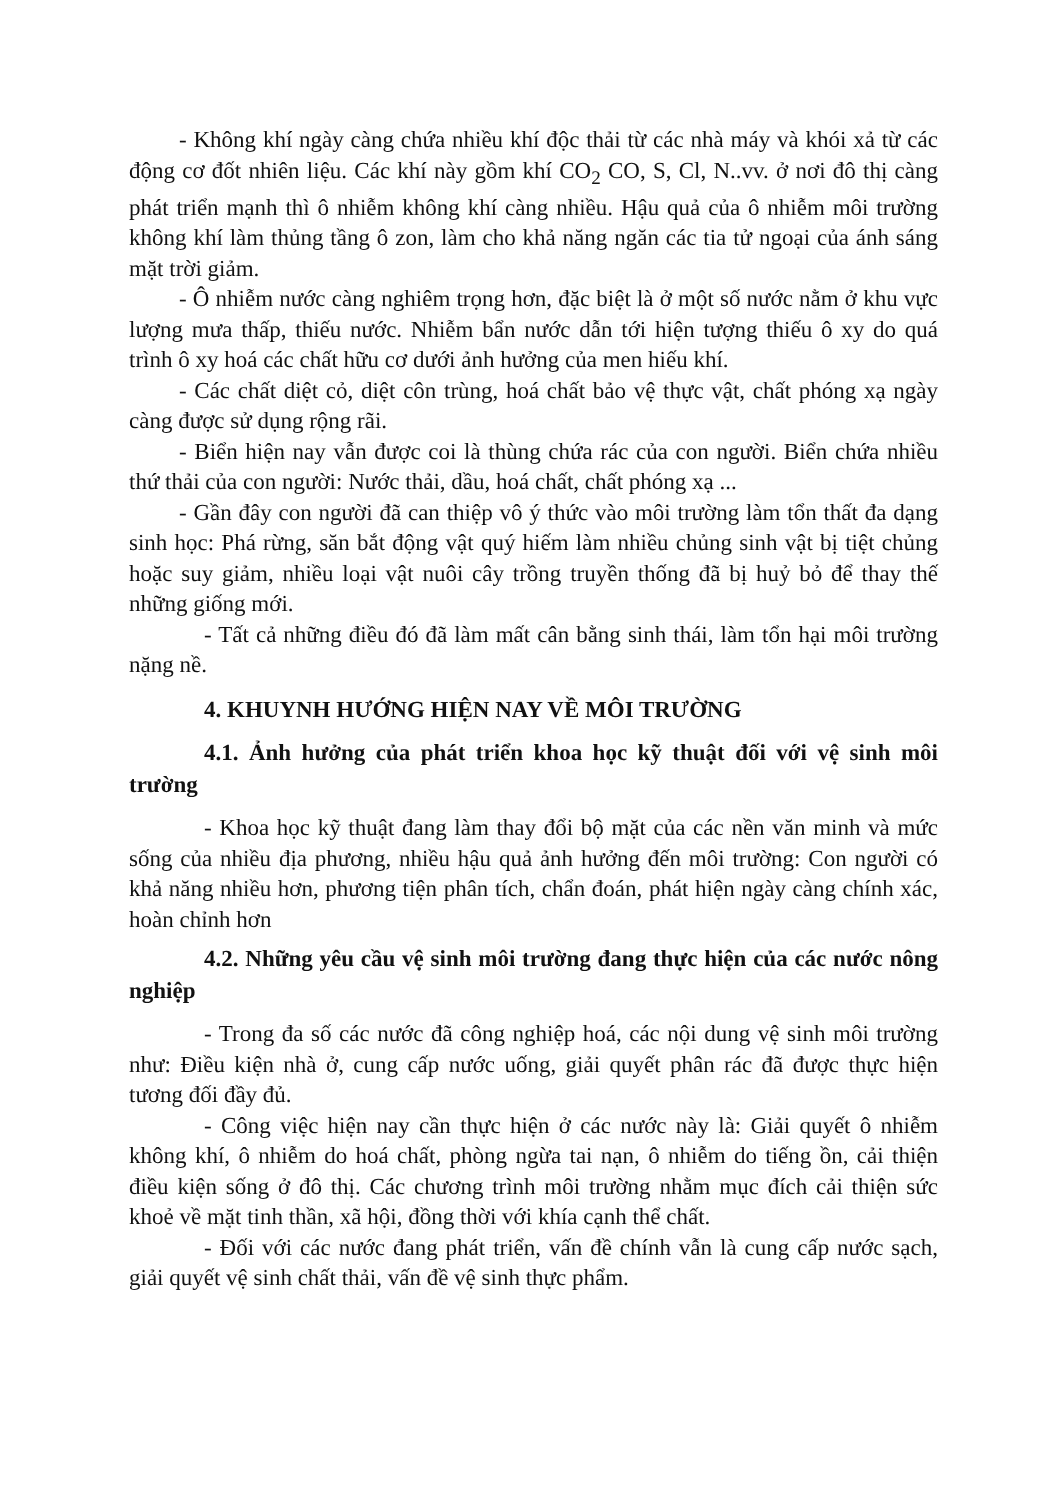- Không khí ngày càng chứa nhiều khí độc thải từ các nhà máy và khói xả từ các động cơ đốt nhiên liệu. Các khí này gồm khí CO<sub>2</sub> CO, S, Cl, N..vv. ở nơi đô thị càng phát triển mạnh thì ô nhiễm không khí càng nhiều. Hậu quả của ô nhiễm môi trường không khí làm thủng tầng ô zon, làm cho khả năng ngăn các tia tử ngoại của ánh sáng mặt trời giảm.
- Ô nhiễm nước càng nghiêm trọng hơn, đặc biệt là ở một số nước nằm ở khu vực lượng mưa thấp, thiếu nước. Nhiễm bẩn nước dẫn tới hiện tượng thiếu ô xy do quá trình ô xy hoá các chất hữu cơ dưới ảnh hưởng của men hiếu khí.
- Các chất diệt cỏ, diệt côn trùng, hoá chất bảo vệ thực vật, chất phóng xạ ngày càng được sử dụng rộng rãi.
- Biển hiện nay vẫn được coi là thùng chứa rác của con người. Biển chứa nhiều thứ thải của con người: Nước thải, dầu, hoá chất, chất phóng xạ ...
- Gần đây con người đã can thiệp vô ý thức vào môi trường làm tổn thất đa dạng sinh học: Phá rừng, săn bắt động vật quý hiếm làm nhiều chủng sinh vật bị tiệt chủng hoặc suy giảm, nhiều loại vật nuôi cây trồng truyền thống đã bị huỷ bỏ để thay thế những giống mới.
- Tất cả những điều đó đã làm mất cân bằng sinh thái, làm tổn hại môi trường nặng nề.
4. KHUYNH HƯỚNG HIỆN NAY VỀ MÔI TRƯỜNG
4.1. Ảnh hưởng của phát triển khoa học kỹ thuật đối với vệ sinh môi trường
- Khoa học kỹ thuật đang làm thay đổi bộ mặt của các nền văn minh và mức sống của nhiều địa phương, nhiều hậu quả ảnh hưởng đến môi trường: Con người có khả năng nhiều hơn, phương tiện phân tích, chẩn đoán, phát hiện ngày càng chính xác, hoàn chỉnh hơn
4.2. Những yêu cầu vệ sinh môi trường đang thực hiện của các nước nông nghiệp
- Trong đa số các nước đã công nghiệp hoá, các nội dung vệ sinh môi trường như: Điều kiện nhà ở, cung cấp nước uống, giải quyết phân rác đã được thực hiện tương đối đầy đủ.
- Công việc hiện nay cần thực hiện ở các nước này là: Giải quyết ô nhiễm không khí, ô nhiễm do hoá chất, phòng ngừa tai nạn, ô nhiễm do tiếng ồn, cải thiện điều kiện sống ở đô thị. Các chương trình môi trường nhằm mục đích cải thiện sức khoẻ về mặt tinh thần, xã hội, đồng thời với khía cạnh thể chất.
- Đối với các nước đang phát triển, vấn đề chính vẫn là cung cấp nước sạch, giải quyết vệ sinh chất thải, vấn đề vệ sinh thực phẩm.